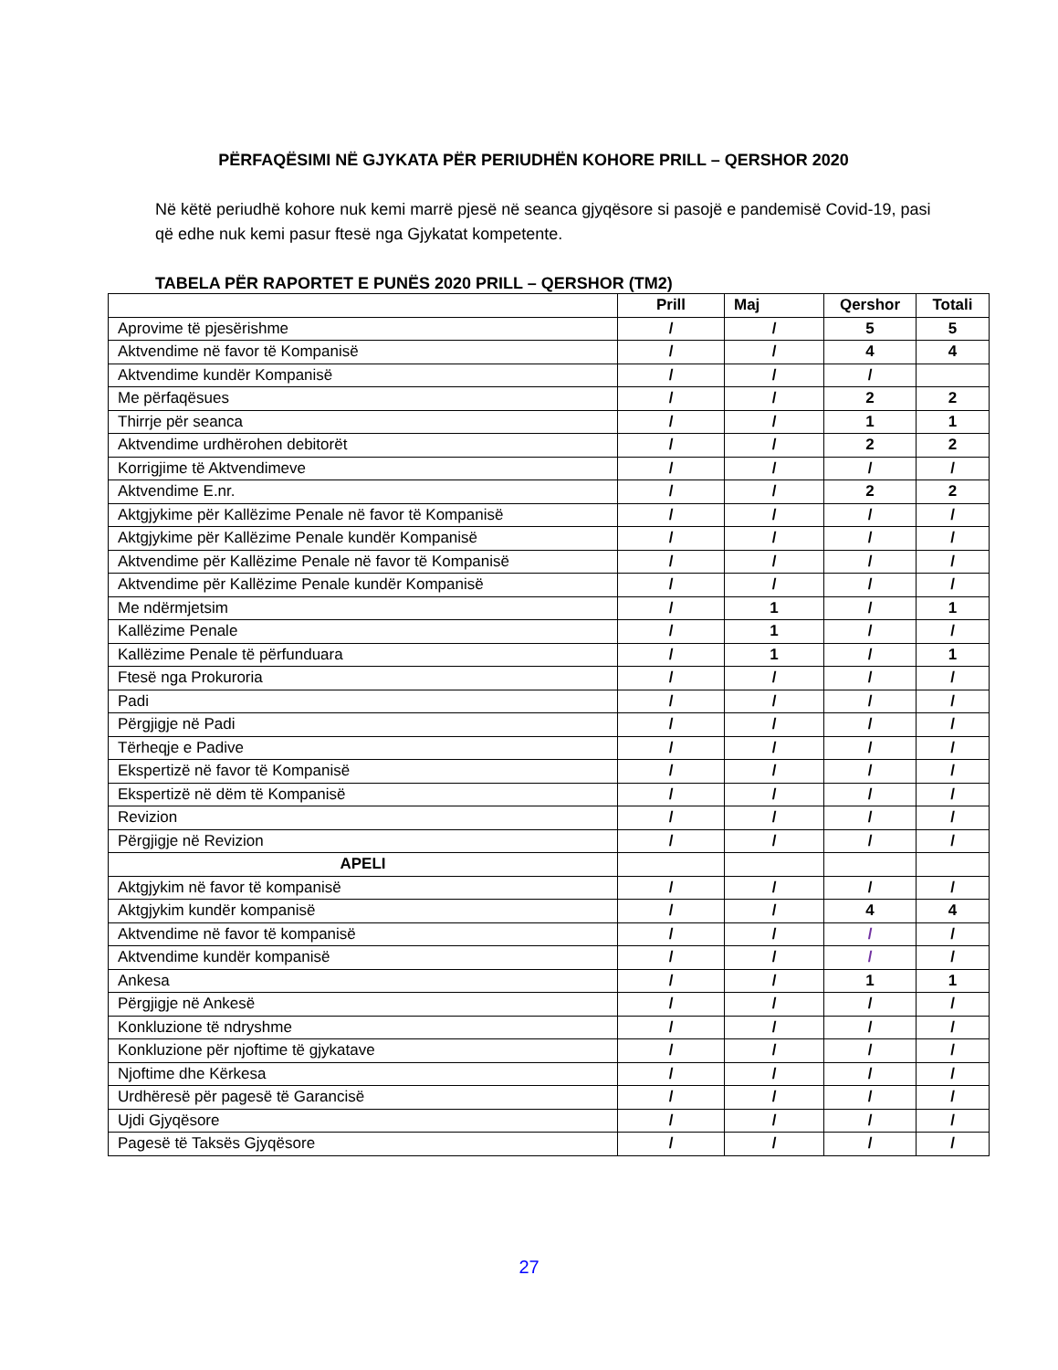PËRFAQËSIMI NË GJYKATA PËR PERIUDHËN KOHORE PRILL – QERSHOR 2020
Në këtë periudhë kohore nuk kemi marrë pjesë në seanca gjyqësore si pasojë e pandemisë Covid-19, pasi që edhe nuk kemi pasur ftesë nga Gjykatat kompetente.
TABELA PËR RAPORTET E PUNËS 2020 PRILL – QERSHOR (TM2)
| | Prill | Maj | Qershor | Totali |
| --- | --- | --- | --- | --- |
| Aprovime të pjesërishme | / | / | 5 | 5 |
| Aktvendime në favor të Kompanisë | / | / | 4 | 4 |
| Aktvendime kundër Kompanisë | / | / | / | |
| Me përfaqësues | / | / | 2 | 2 |
| Thirrje për seanca | / | / | 1 | 1 |
| Aktvendime urdhërohen debitorët | / | / | 2 | 2 |
| Korrigjime të Aktvendimeve | / | / | / | / |
| Aktvendime E.nr. | / | / | 2 | 2 |
| Aktgjykime për Kallëzime Penale në favor të Kompanisë | / | / | / | / |
| Aktgjykime për Kallëzime Penale kundër Kompanisë | / | / | / | / |
| Aktvendime për Kallëzime Penale në favor të Kompanisë | / | / | / | / |
| Aktvendime për Kallëzime Penale kundër Kompanisë | / | / | / | / |
| Me ndërmjetsim | / | 1 | / | 1 |
| Kallëzime Penale | / | 1 | / | / |
| Kallëzime Penale të përfunduara | / | 1 | / | 1 |
| Ftesë nga Prokuroria | / | / | / | / |
| Padi | / | / | / | / |
| Përgjigje në Padi | / | / | / | / |
| Tërheqje e Padive | / | / | / | / |
| Ekspertizë në favor të Kompanisë | / | / | / | / |
| Ekspertizë në dëm të Kompanisë | / | / | / | / |
| Revizion | / | / | / | / |
| Përgjigje në Revizion | / | / | / | / |
| APELI | | | | |
| Aktgjykim në favor të kompanisë | / | / | / | / |
| Aktgjykim kundër kompanisë | / | / | 4 | 4 |
| Aktvendime në favor të kompanisë | / | / | / | / |
| Aktvendime kundër kompanisë | / | / | / | / |
| Ankesa | / | / | 1 | 1 |
| Përgjigje në Ankesë | / | / | / | / |
| Konkluzione të ndryshme | / | / | / | / |
| Konkluzione për njoftime të gjykatave | / | / | / | / |
| Njoftime dhe Kërkesa | / | / | / | / |
| Urdhëresë për pagesë të Garancisë | / | / | / | / |
| Ujdi Gjyqësore | / | / | / | / |
| Pagesë të Taksës Gjyqësore | / | / | / | / |
27